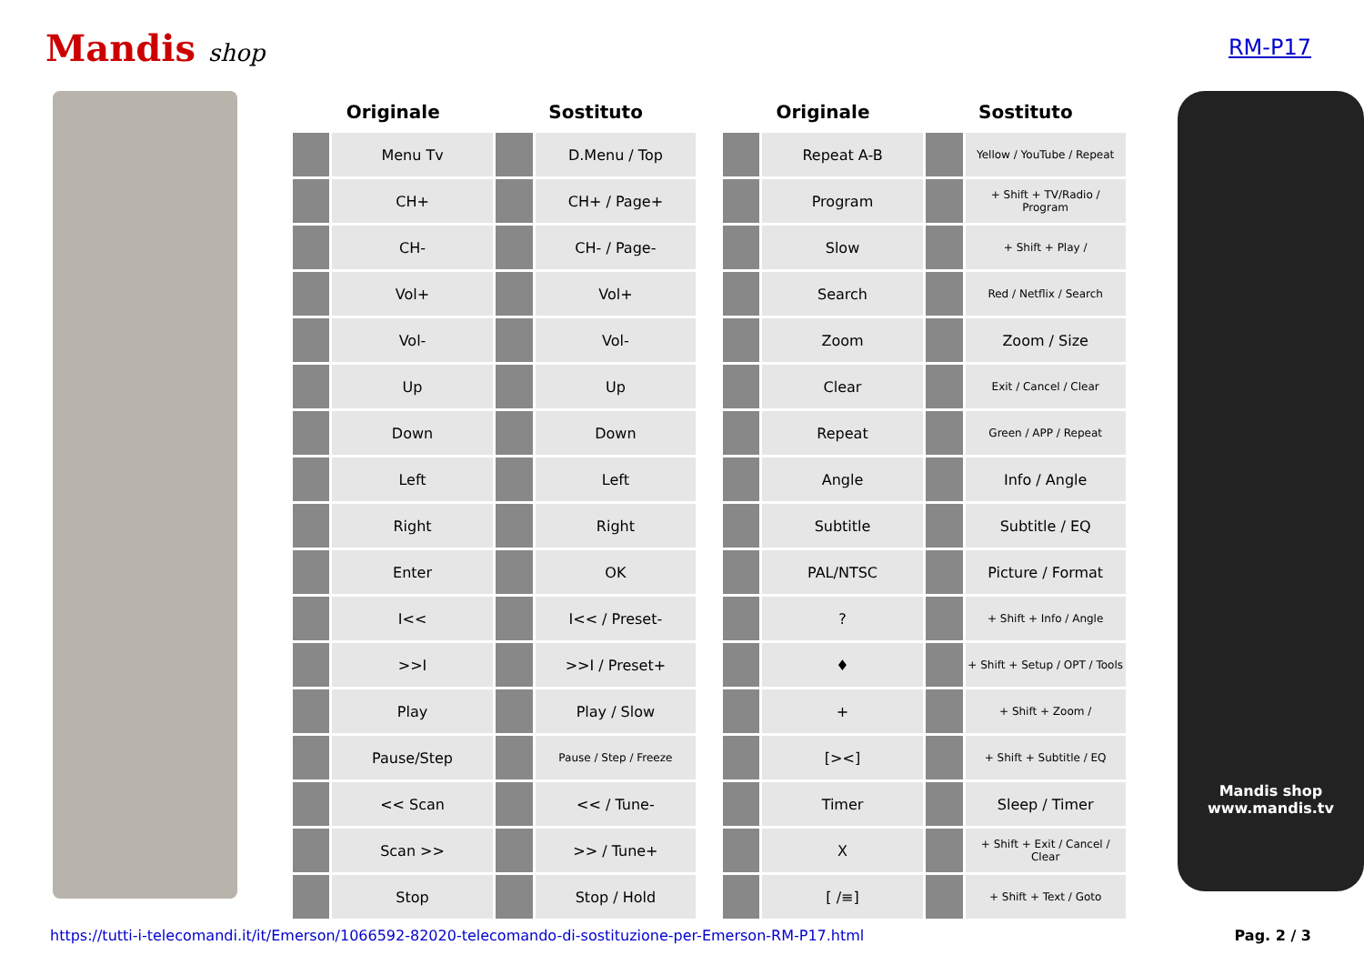Mandis shop RM-P17
| Originale | | Sostituto | |
| --- | --- | --- | --- |
| | Menu Tv | | D.Menu / Top |
| | CH+ | | CH+ / Page+ |
| | CH- | | CH- / Page- |
| | Vol+ | | Vol+ |
| | Vol- | | Vol- |
| | Up | | Up |
| | Down | | Down |
| | Left | | Left |
| | Right | | Right |
| | Enter | | OK |
| | I<< | | I<< / Preset- |
| | >>I | | >>I / Preset+ |
| | Play | | Play / Slow |
| | Pause/Step | | Pause / Step / Freeze |
| | << Scan | | << / Tune- |
| | Scan >> | | >> / Tune+ |
| | Stop | | Stop / Hold |
| Originale | | Sostituto | |
| --- | --- | --- | --- |
| | Repeat A-B | | Yellow / YouTube / Repeat |
| | Program | | + Shift + TV/Radio / Program |
| | Slow | | + Shift + Play / |
| | Search | | Red / Netflix / Search |
| | Zoom | | Zoom / Size |
| | Clear | | Exit / Cancel / Clear |
| | Repeat | | Green / APP / Repeat |
| | Angle | | Info / Angle |
| | Subtitle | | Subtitle / EQ |
| | PAL/NTSC | | Picture / Format |
| | ? | | + Shift + Info / Angle |
| | ♦ | | + Shift + Setup / OPT / Tools |
| | + | | + Shift + Zoom / |
| | [><] | | + Shift + Subtitle / EQ |
| | Timer | | Sleep / Timer |
| | X | | + Shift + Exit / Cancel / Clear |
| | [ /≡] | | + Shift + Text / Goto |
Mandis shop
www.mandis.tv
https://tutti-i-telecomandi.it/it/Emerson/1066592-82020-telecomando-di-sostituzione-per-Emerson-RM-P17.html Pag. 2 / 3